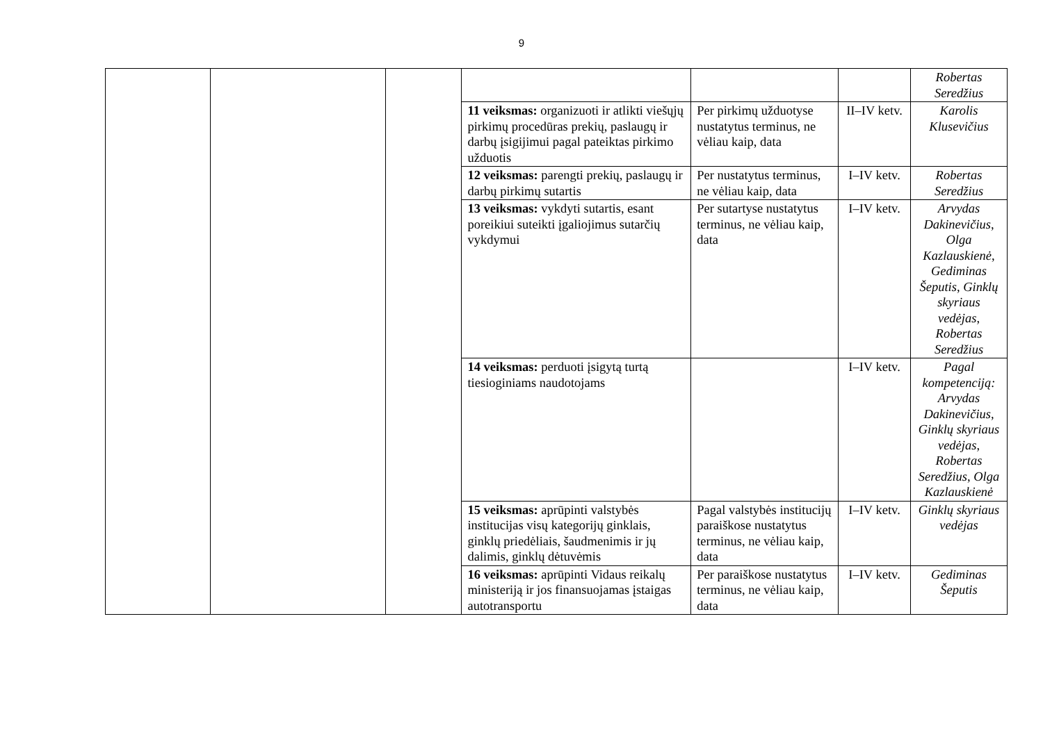9
| | | | | | | Robertas Seredžius |
| | | | 11 veiksmas: organizuoti ir atlikti viešųjų pirkimų procedūras prekių, paslaugų ir darbų įsigijimui pagal pateiktas pirkimo užduotis | Per pirkimų užduotyse nustatytus terminus, ne vėliau kaip, data | II–IV ketv. | Karolis Klusevičius |
| | | | 12 veiksmas: parengti prekių, paslaugų ir darbų pirkimų sutartis | Per nustatytus terminus, ne vėliau kaip, data | I–IV ketv. | Robertas Seredžius |
| | | | 13 veiksmas: vykdyti sutartis, esant poreikiui suteikti įgaliojimus sutarčių vykdymui | Per sutartyse nustatytus terminus, ne vėliau kaip, data | I–IV ketv. | Arvydas Dakinevičius, Olga Kazlauskienė, Gediminas Šeputis, Ginklų skyriaus vedėjas, Robertas Seredžius |
| | | | 14 veiksmas: perduoti įsigytą turtą tiesioginiams naudotojams | | I–IV ketv. | Pagal kompetenciją: Arvydas Dakinevičius, Ginklų skyriaus vedėjas, Robertas Seredžius, Olga Kazlauskienė |
| | | | 15 veiksmas: aprūpinti valstybės institucijas visų kategorijų ginklais, ginklų priedėliais, šaudmenimis ir jų dalimis, ginklų dėtuvėmis | Pagal valstybės institucijų paraiškose nustatytus terminus, ne vėliau kaip, data | I–IV ketv. | Ginklų skyriaus vedėjas |
| | | | 16 veiksmas: aprūpinti Vidaus reikalų ministeriją ir jos finansuojamas įstaigas autotransportu | Per paraiškose nustatytus terminus, ne vėliau kaip, data | I–IV ketv. | Gediminas Šeputis |